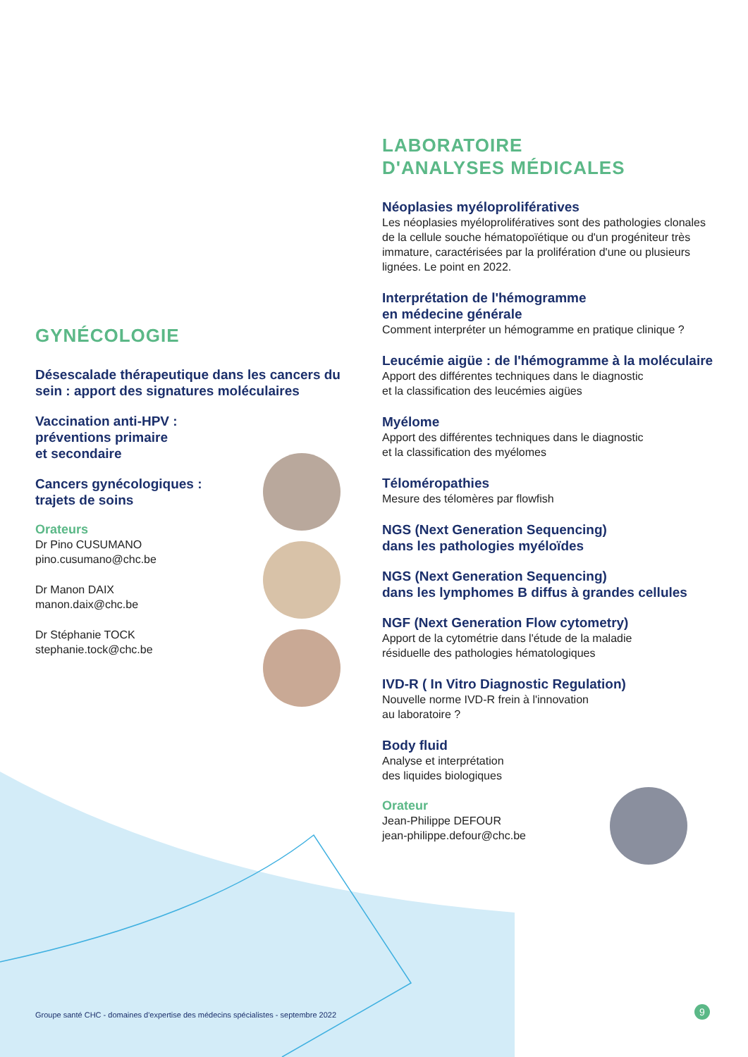GYNÉCOLOGIE
Désescalade thérapeutique dans les cancers du sein : apport des signatures moléculaires
Vaccination anti-HPV :
préventions primaire
et secondaire
Cancers gynécologiques :
trajets de soins
Orateurs
Dr Pino CUSUMANO
pino.cusumano@chc.be
Dr Manon DAIX
manon.daix@chc.be
Dr Stéphanie TOCK
stephanie.tock@chc.be
LABORATOIRE
D'ANALYSES MÉDICALES
Néoplasies myéloprolifératives
Les néoplasies myéloprolifératives sont des pathologies clonales de la cellule souche hématopoïétique ou d'un progéniteur très immature, caractérisées par la prolifération d'une ou plusieurs lignées. Le point en 2022.
Interprétation de l'hémogramme
en médecine générale
Comment interpréter un hémogramme en pratique clinique ?
Leucémie aigüe : de l'hémogramme à la moléculaire
Apport des différentes techniques dans le diagnostic
et la classification des leucémies aigües
Myélome
Apport des différentes techniques dans le diagnostic
et la classification des myélomes
Téloméropathies
Mesure des télomères par flowfish
NGS (Next Generation Sequencing)
dans les pathologies myéloïdes
NGS (Next Generation Sequencing)
dans les lymphomes B diffus à grandes cellules
NGF (Next Generation Flow cytometry)
Apport de la cytométrie dans l'étude de la maladie
résiduelle des pathologies hématologiques
IVD-R ( In Vitro Diagnostic Regulation)
Nouvelle norme IVD-R frein à l'innovation
au laboratoire ?
Body fluid
Analyse et interprétation
des liquides biologiques
Orateur
Jean-Philippe DEFOUR
jean-philippe.defour@chc.be
Groupe santé CHC - domaines d'expertise des médecins spécialistes - septembre 2022
9